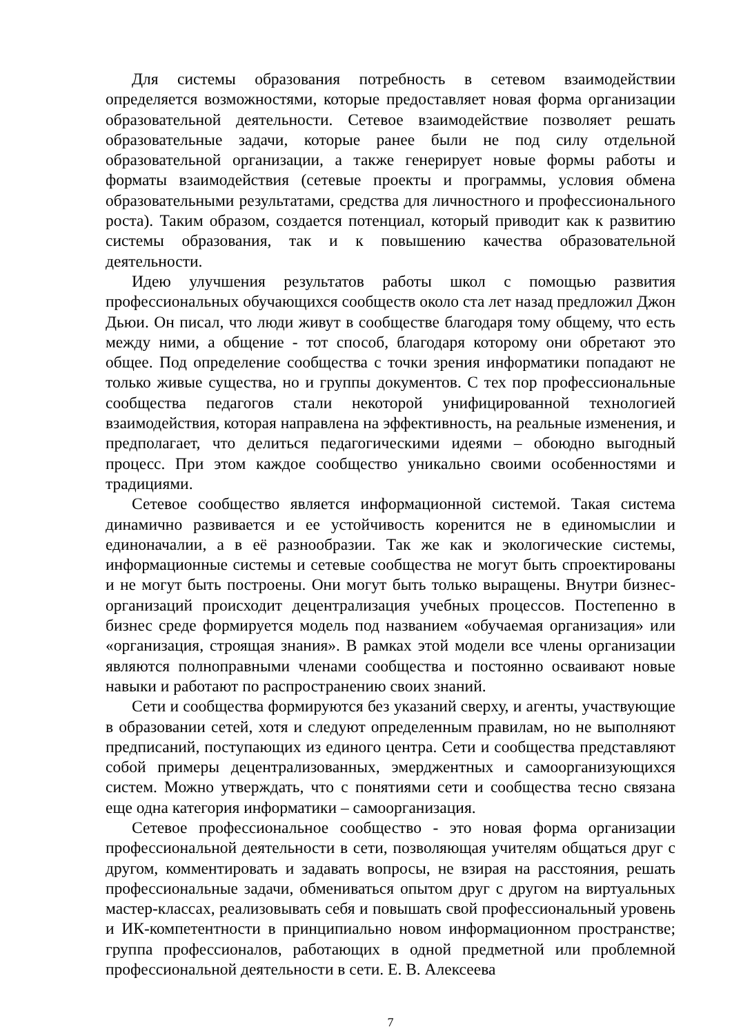Для системы образования потребность в сетевом взаимодействии определяется возможностями, которые предоставляет новая форма организации образовательной деятельности. Сетевое взаимодействие позволяет решать образовательные задачи, которые ранее были не под силу отдельной образовательной организации, а также генерирует новые формы работы и форматы взаимодействия (сетевые проекты и программы, условия обмена образовательными результатами, средства для личностного и профессионального роста). Таким образом, создается потенциал, который приводит как к развитию системы образования, так и к повышению качества образовательной деятельности.
Идею улучшения результатов работы школ с помощью развития профессиональных обучающихся сообществ около ста лет назад предложил Джон Дьюи. Он писал, что люди живут в сообществе благодаря тому общему, что есть между ними, а общение - тот способ, благодаря которому они обретают это общее. Под определение сообщества с точки зрения информатики попадают не только живые существа, но и группы документов. С тех пор профессиональные сообщества педагогов стали некоторой унифицированной технологией взаимодействия, которая направлена на эффективность, на реальные изменения, и предполагает, что делиться педагогическими идеями – обоюдно выгодный процесс. При этом каждое сообщество уникально своими особенностями и традициями.
Сетевое сообщество является информационной системой. Такая система динамично развивается и ее устойчивость коренится не в единомыслии и единоначалии, а в её разнообразии. Так же как и экологические системы, информационные системы и сетевые сообщества не могут быть спроектированы и не могут быть построены. Они могут быть только выращены. Внутри бизнес-организаций происходит децентрализация учебных процессов. Постепенно в бизнес среде формируется модель под названием «обучаемая организация» или «организация, строящая знания». В рамках этой модели все члены организации являются полноправными членами сообщества и постоянно осваивают новые навыки и работают по распространению своих знаний.
Сети и сообщества формируются без указаний сверху, и агенты, участвующие в образовании сетей, хотя и следуют определенным правилам, но не выполняют предписаний, поступающих из единого центра. Сети и сообщества представляют собой примеры децентрализованных, эмерджентных и самоорганизующихся систем. Можно утверждать, что с понятиями сети и сообщества тесно связана еще одна категория информатики – самоорганизация.
Сетевое профессиональное сообщество - это новая форма организации профессиональной деятельности в сети, позволяющая учителям общаться друг с другом, комментировать и задавать вопросы, не взирая на расстояния, решать профессиональные задачи, обмениваться опытом друг с другом на виртуальных мастер-классах, реализовывать себя и повышать свой профессиональный уровень и ИК-компетентности в принципиально новом информационном пространстве; группа профессионалов, работающих в одной предметной или проблемной профессиональной деятельности в сети. Е. В. Алексеева
7